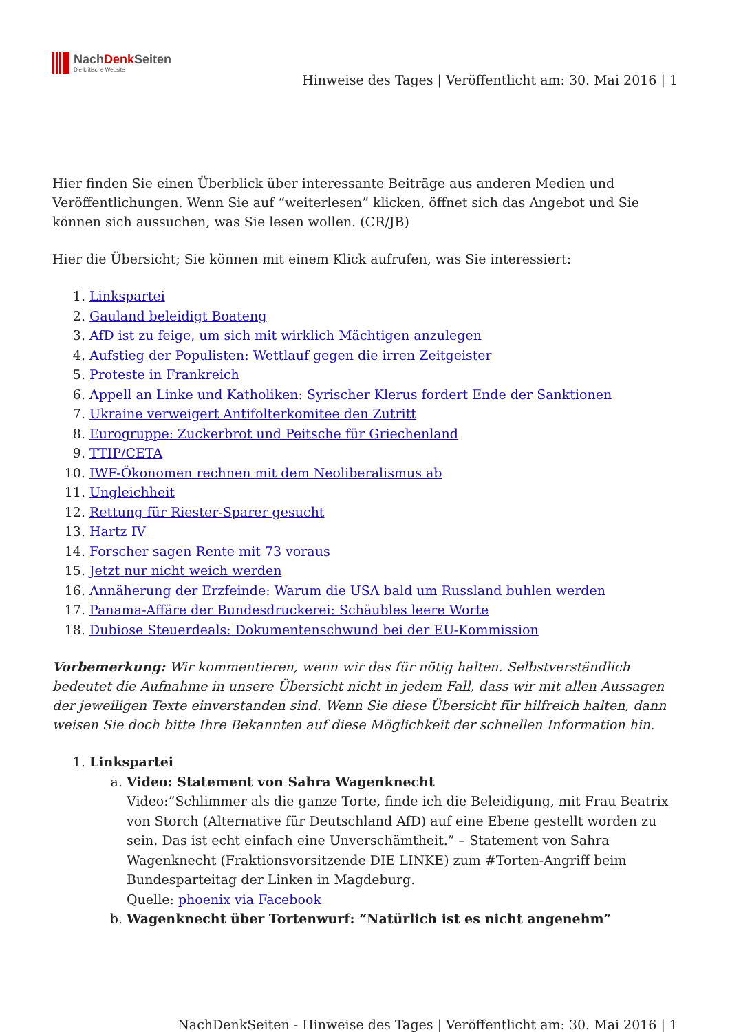NachDenk Seiten
Die kritische Website
Hinweise des Tages | Veröffentlicht am: 30. Mai 2016 | 1
Hier finden Sie einen Überblick über interessante Beiträge aus anderen Medien und Veröffentlichungen. Wenn Sie auf “weiterlesen” klicken, öffnet sich das Angebot und Sie können sich aussuchen, was Sie lesen wollen. (CR/JB)
Hier die Übersicht; Sie können mit einem Klick aufrufen, was Sie interessiert:
1. Linkspartei
2. Gauland beleidigt Boateng
3. AfD ist zu feige, um sich mit wirklich Mächtigen anzulegen
4. Aufstieg der Populisten: Wettlauf gegen die irren Zeitgeister
5. Proteste in Frankreich
6. Appell an Linke und Katholiken: Syrischer Klerus fordert Ende der Sanktionen
7. Ukraine verweigert Antifolterkomitee den Zutritt
8. Eurogruppe: Zuckerbrot und Peitsche für Griechenland
9. TTIP/CETA
10. IWF-Ökonomen rechnen mit dem Neoliberalismus ab
11. Ungleichheit
12. Rettung für Riester-Sparer gesucht
13. Hartz IV
14. Forscher sagen Rente mit 73 voraus
15. Jetzt nur nicht weich werden
16. Annäherung der Erzfeinde: Warum die USA bald um Russland buhlen werden
17. Panama-Affäre der Bundesdruckerei: Schäubles leere Worte
18. Dubiose Steuerdeals: Dokumentenschwund bei der EU-Kommission
Vorbemerkung: Wir kommentieren, wenn wir das für nötig halten. Selbstverständlich bedeutet die Aufnahme in unsere Übersicht nicht in jedem Fall, dass wir mit allen Aussagen der jeweiligen Texte einverstanden sind. Wenn Sie diese Übersicht für hilfreich halten, dann weisen Sie doch bitte Ihre Bekannten auf diese Möglichkeit der schnellen Information hin.
1. Linkspartei
a. Video: Statement von Sahra Wagenknecht
Video:”Schlimmer als die ganze Torte, finde ich die Beleidigung, mit Frau Beatrix von Storch (Alternative für Deutschland AfD) auf eine Ebene gestellt worden zu sein. Das ist echt einfach eine Unverschämtheit.” – Statement von Sahra Wagenknecht (Fraktionsvorsitzende DIE LINKE) zum #Torten-Angriff beim Bundesparteitag der Linken in Magdeburg.
Quelle: phoenix via Facebook
b. Wagenknecht über Tortenwurf: “Natürlich ist es nicht angenehm”
NachDenkSeiten - Hinweise des Tages | Veröffentlicht am: 30. Mai 2016 | 1